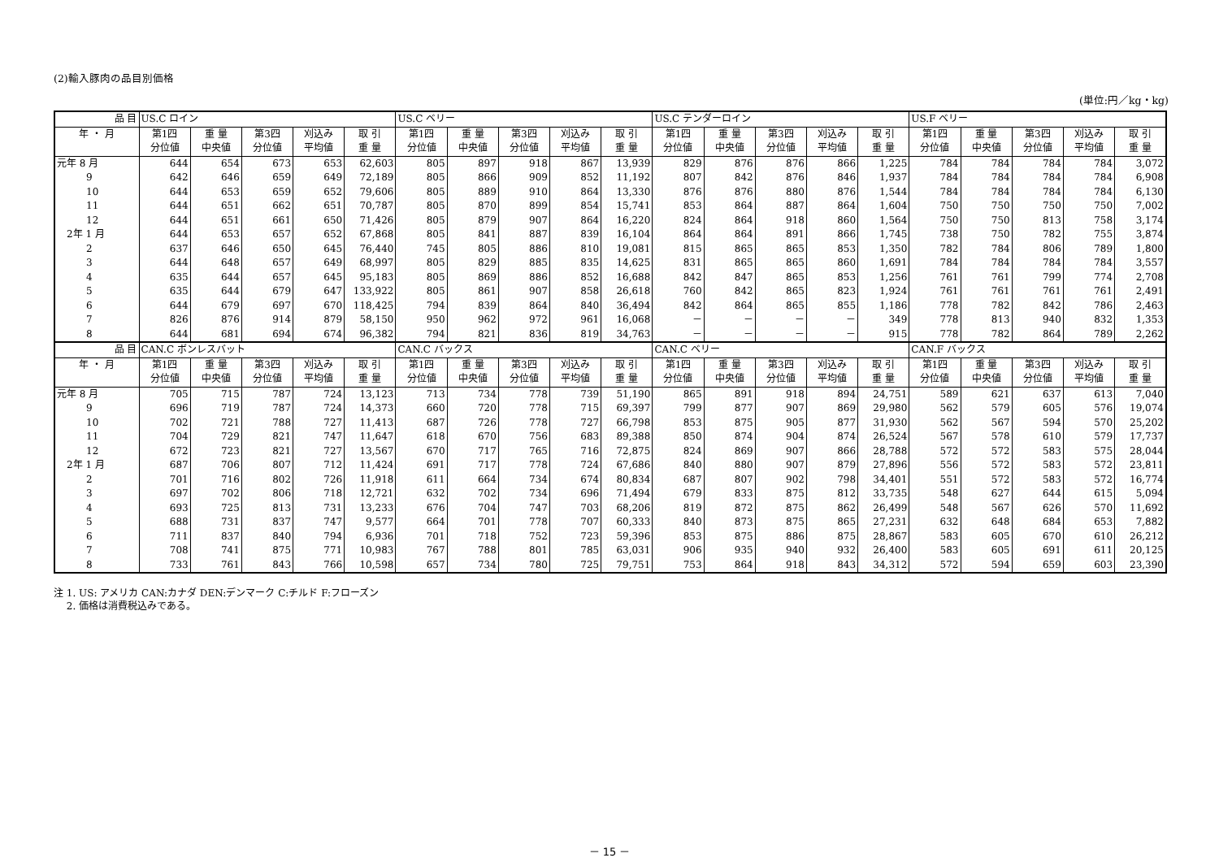(2)輸入豚肉の品目別価格
(単位:円／kg・kg)
| 品 目 | US.C ロイン | | | | | US.C ベリー | | | | | US.C テンダーロイン | | | | | US.F ベリー | | | | |
| 年 ・ 月 | 第1四 | 重 量 | 第3四 | 刈込み | 取 引 | 第1四 | 重 量 | 第3四 | 刈込み | 取 引 | 第1四 | 重 量 | 第3四 | 刈込み | 取 引 | 第1四 | 重 量 | 第3四 | 刈込み | 取 引 |
| | 分位値 | 中央値 | 分位値 | 平均値 | 重 量 | 分位値 | 中央値 | 分位値 | 平均値 | 重 量 | 分位値 | 中央値 | 分位値 | 平均値 | 重 量 | 分位値 | 中央値 | 分位値 | 平均値 | 重 量 |
| 元年 8 月 | 644 | 654 | 673 | 653 | 62,603 | 805 | 897 | 918 | 867 | 13,939 | 829 | 876 | 876 | 866 | 1,225 | 784 | 784 | 784 | 784 | 3,072 |
| 9 | 642 | 646 | 659 | 649 | 72,189 | 805 | 866 | 909 | 852 | 11,192 | 807 | 842 | 876 | 846 | 1,937 | 784 | 784 | 784 | 784 | 6,908 |
| 10 | 644 | 653 | 659 | 652 | 79,606 | 805 | 889 | 910 | 864 | 13,330 | 876 | 876 | 880 | 876 | 1,544 | 784 | 784 | 784 | 784 | 6,130 |
| 11 | 644 | 651 | 662 | 651 | 70,787 | 805 | 870 | 899 | 854 | 15,741 | 853 | 864 | 887 | 864 | 1,604 | 750 | 750 | 750 | 750 | 7,002 |
| 12 | 644 | 651 | 661 | 650 | 71,426 | 805 | 879 | 907 | 864 | 16,220 | 824 | 864 | 918 | 860 | 1,564 | 750 | 750 | 813 | 758 | 3,174 |
| 2年 1 月 | 644 | 653 | 657 | 652 | 67,868 | 805 | 841 | 887 | 839 | 16,104 | 864 | 864 | 891 | 866 | 1,745 | 738 | 750 | 782 | 755 | 3,874 |
| 2 | 637 | 646 | 650 | 645 | 76,440 | 745 | 805 | 886 | 810 | 19,081 | 815 | 865 | 865 | 853 | 1,350 | 782 | 784 | 806 | 789 | 1,800 |
| 3 | 644 | 648 | 657 | 649 | 68,997 | 805 | 829 | 885 | 835 | 14,625 | 831 | 865 | 865 | 860 | 1,691 | 784 | 784 | 784 | 784 | 3,557 |
| 4 | 635 | 644 | 657 | 645 | 95,183 | 805 | 869 | 886 | 852 | 16,688 | 842 | 847 | 865 | 853 | 1,256 | 761 | 761 | 799 | 774 | 2,708 |
| 5 | 635 | 644 | 679 | 647 | 133,922 | 805 | 861 | 907 | 858 | 26,618 | 760 | 842 | 865 | 823 | 1,924 | 761 | 761 | 761 | 761 | 2,491 |
| 6 | 644 | 679 | 697 | 670 | 118,425 | 794 | 839 | 864 | 840 | 36,494 | 842 | 864 | 865 | 855 | 1,186 | 778 | 782 | 842 | 786 | 2,463 |
| 7 | 826 | 876 | 914 | 879 | 58,150 | 950 | 962 | 972 | 961 | 16,068 | － | － | － | － | 349 | 778 | 813 | 940 | 832 | 1,353 |
| 8 | 644 | 681 | 694 | 674 | 96,382 | 794 | 821 | 836 | 819 | 34,763 | － | － | － | － | 915 | 778 | 782 | 864 | 789 | 2,262 |
| 品 目 | CAN.C ボンレスバット | | | | | CAN.C バックス | | | | | CAN.C ベリー | | | | | CAN.F バックス | | | | |
| 年 ・ 月 | 第1四 | 重 量 | 第3四 | 刈込み | 取 引 | 第1四 | 重 量 | 第3四 | 刈込み | 取 引 | 第1四 | 重 量 | 第3四 | 刈込み | 取 引 | 第1四 | 重 量 | 第3四 | 刈込み | 取 引 |
| | 分位値 | 中央値 | 分位値 | 平均値 | 重 量 | 分位値 | 中央値 | 分位値 | 平均値 | 重 量 | 分位値 | 中央値 | 分位値 | 平均値 | 重 量 | 分位値 | 中央値 | 分位値 | 平均値 | 重 量 |
| 元年 8 月 | 705 | 715 | 787 | 724 | 13,123 | 713 | 734 | 778 | 739 | 51,190 | 865 | 891 | 918 | 894 | 24,751 | 589 | 621 | 637 | 613 | 7,040 |
| 9 | 696 | 719 | 787 | 724 | 14,373 | 660 | 720 | 778 | 715 | 69,397 | 799 | 877 | 907 | 869 | 29,980 | 562 | 579 | 605 | 576 | 19,074 |
| 10 | 702 | 721 | 788 | 727 | 11,413 | 687 | 726 | 778 | 727 | 66,798 | 853 | 875 | 905 | 877 | 31,930 | 562 | 567 | 594 | 570 | 25,202 |
| 11 | 704 | 729 | 821 | 747 | 11,647 | 618 | 670 | 756 | 683 | 89,388 | 850 | 874 | 904 | 874 | 26,524 | 567 | 578 | 610 | 579 | 17,737 |
| 12 | 672 | 723 | 821 | 727 | 13,567 | 670 | 717 | 765 | 716 | 72,875 | 824 | 869 | 907 | 866 | 28,788 | 572 | 572 | 583 | 575 | 28,044 |
| 2年 1 月 | 687 | 706 | 807 | 712 | 11,424 | 691 | 717 | 778 | 724 | 67,686 | 840 | 880 | 907 | 879 | 27,896 | 556 | 572 | 583 | 572 | 23,811 |
| 2 | 701 | 716 | 802 | 726 | 11,918 | 611 | 664 | 734 | 674 | 80,834 | 687 | 807 | 902 | 798 | 34,401 | 551 | 572 | 583 | 572 | 16,774 |
| 3 | 697 | 702 | 806 | 718 | 12,721 | 632 | 702 | 734 | 696 | 71,494 | 679 | 833 | 875 | 812 | 33,735 | 548 | 627 | 644 | 615 | 5,094 |
| 4 | 693 | 725 | 813 | 731 | 13,233 | 676 | 704 | 747 | 703 | 68,206 | 819 | 872 | 875 | 862 | 26,499 | 548 | 567 | 626 | 570 | 11,692 |
| 5 | 688 | 731 | 837 | 747 | 9,577 | 664 | 701 | 778 | 707 | 60,333 | 840 | 873 | 875 | 865 | 27,231 | 632 | 648 | 684 | 653 | 7,882 |
| 6 | 711 | 837 | 840 | 794 | 6,936 | 701 | 718 | 752 | 723 | 59,396 | 853 | 875 | 886 | 875 | 28,867 | 583 | 605 | 670 | 610 | 26,212 |
| 7 | 708 | 741 | 875 | 771 | 10,983 | 767 | 788 | 801 | 785 | 63,031 | 906 | 935 | 940 | 932 | 26,400 | 583 | 605 | 691 | 611 | 20,125 |
| 8 | 733 | 761 | 843 | 766 | 10,598 | 657 | 734 | 780 | 725 | 79,751 | 753 | 864 | 918 | 843 | 34,312 | 572 | 594 | 659 | 603 | 23,390 |
注 1. US: アメリカ CAN:カナダ DEN:デンマーク C:チルド F:フローズン
　 2. 価格は消費税込みである。
－ 15 －